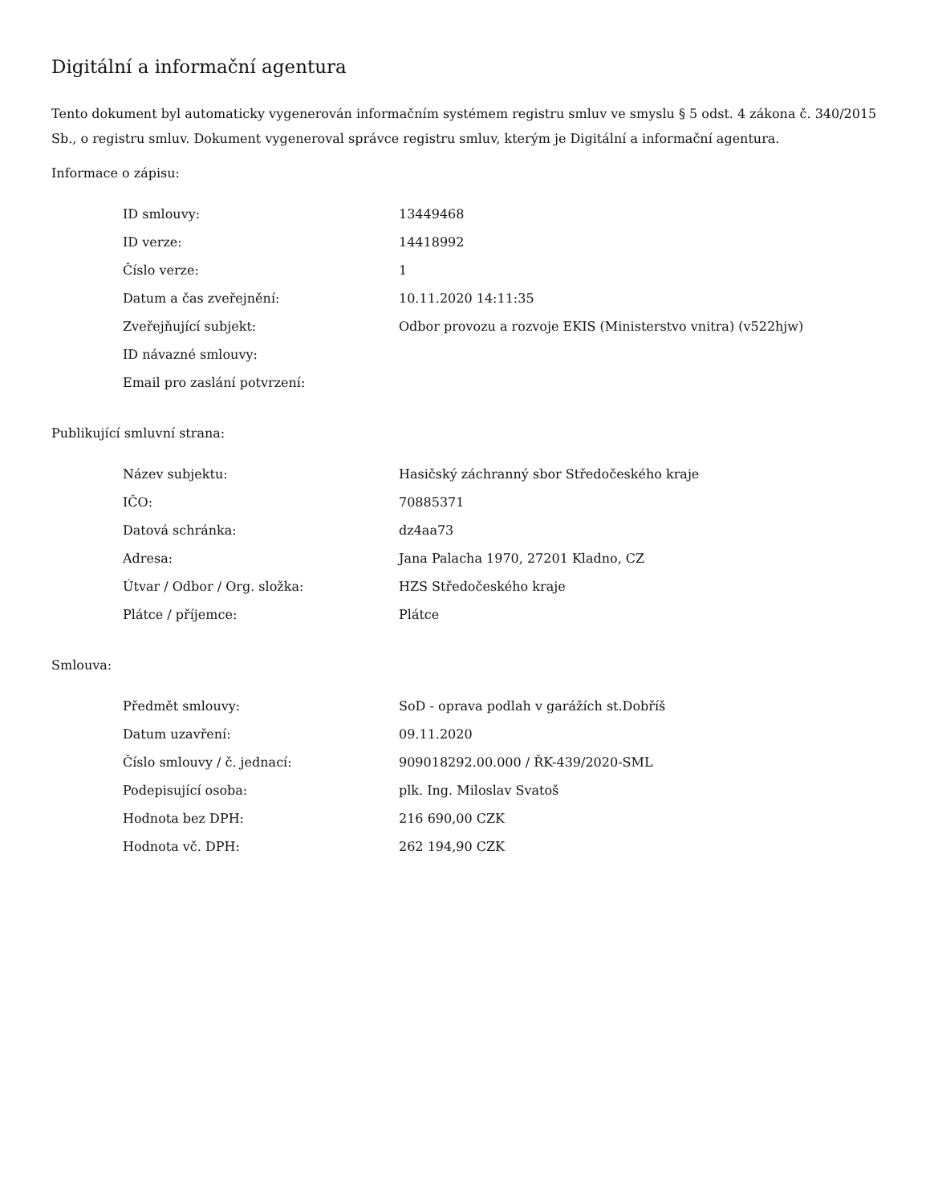Digitální a informační agentura
Tento dokument byl automaticky vygenerován informačním systémem registru smluv ve smyslu § 5 odst. 4 zákona č. 340/2015 Sb., o registru smluv. Dokument vygeneroval správce registru smluv, kterým je Digitální a informační agentura.
Informace o zápisu:
| ID smlouvy: | 13449468 |
| ID verze: | 14418992 |
| Číslo verze: | 1 |
| Datum a čas zveřejnění: | 10.11.2020 14:11:35 |
| Zveřejňující subjekt: | Odbor provozu a rozvoje EKIS (Ministerstvo vnitra) (v522hjw) |
| ID návazné smlouvy: | |
| Email pro zaslání potvrzení: | |
Publikující smluvní strana:
| Název subjektu: | Hasičský záchranný sbor Středočeského kraje |
| IČO: | 70885371 |
| Datová schránka: | dz4aa73 |
| Adresa: | Jana Palacha 1970, 27201 Kladno, CZ |
| Útvar / Odbor / Org. složka: | HZS Středočeského kraje |
| Plátce / příjemce: | Plátce |
Smlouva:
| Předmět smlouvy: | SoD - oprava podlah v garážích st.Dobříš |
| Datum uzavření: | 09.11.2020 |
| Číslo smlouvy / č. jednací: | 909018292.00.000 / ŘK-439/2020-SML |
| Podepisující osoba: | plk. Ing. Miloslav Svatoš |
| Hodnota bez DPH: | 216 690,00 CZK |
| Hodnota vč. DPH: | 262 194,90 CZK |